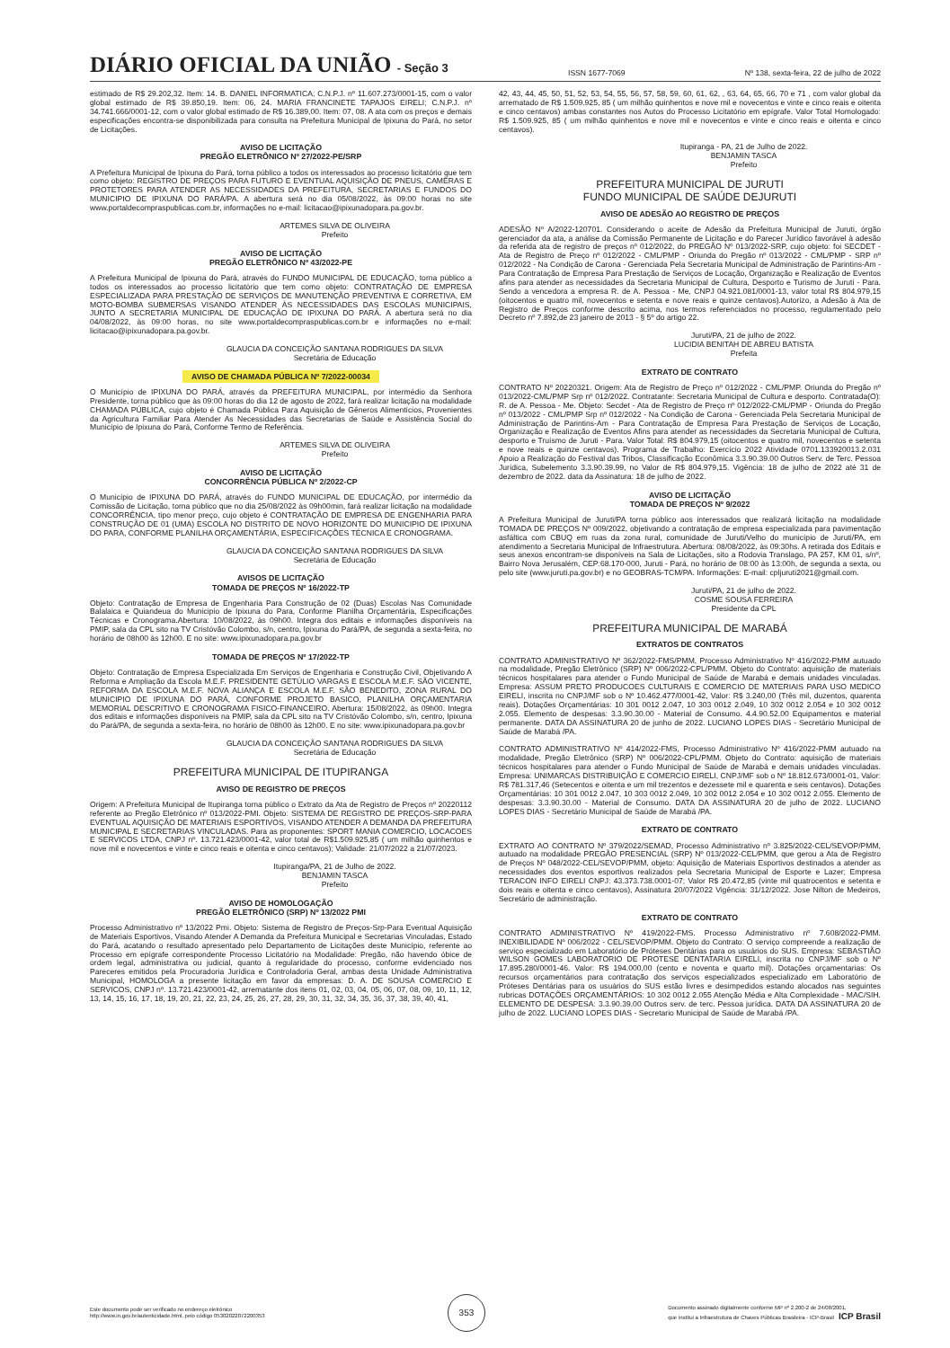DIÁRIO OFICIAL DA UNIÃO - Seção 3
ISSN 1677-7069
Nº 138, sexta-feira, 22 de julho de 2022
estimado de R$ 29.202,32. Item: 14. B. DANIEL INFORMATICA; C.N.P.J. nº 11.607.273/0001-15, com o valor global estimado de R$ 39.850,19. Item: 06, 24. MARIA FRANCINETE TAPAJOS EIRELI; C.N.P.J. nº 34.741.666/0001-12, com o valor global estimado de R$ 16.389,00. Item: 07, 08. A ata com os preços e demais especificações encontra-se disponibilizada para consulta na Prefeitura Municipal de Ipixuna do Pará, no setor de Licitações.
AVISO DE LICITAÇÃO
PREGÃO ELETRÔNICO Nº 27/2022-PE/SRP
A Prefeitura Municipal de Ipixuna do Pará, torna público a todos os interessados ao processo licitatório que tem como objeto: REGISTRO DE PREÇOS PARA FUTURO E EVENTUAL AQUISIÇÃO DE PNEUS, CAMÊRAS E PROTETORES PARA ATENDER AS NECESSIDADES DA PREFEITURA, SECRETARIAS E FUNDOS DO MUNICIPIO DE IPIXUNA DO PARÁ/PA. A abertura será no dia 05/08/2022, às 09:00 horas no site www.portaldecompraspublicas.com.br, informações no e-mail: licitacao@ipixunadopara.pa.gov.br.
ARTEMES SILVA DE OLIVEIRA
Prefeito
AVISO DE LICITAÇÃO
PREGÃO ELETRÔNICO Nº 43/2022-PE
A Prefeitura Municipal de Ipixuna do Pará, através do FUNDO MUNICIPAL DE EDUCAÇÃO, torna público a todos os interessados ao processo licitatório que tem como objeto: CONTRATAÇÃO DE EMPRESA ESPECIALIZADA PARA PRESTAÇÃO DE SERVIÇOS DE MANUTENÇÃO PREVENTIVA E CORRETIVA, EM MOTO-BOMBA SUBMERSAS VISANDO ATENDER ÀS NECESSIDADES DAS ESCOLAS MUNICIPAIS, JUNTO A SECRETARIA MUNICIPAL DE EDUCAÇÃO DE IPIXUNA DO PARÁ. A abertura será no dia 04/08/2022, às 09:00 horas, no site www.portaldecompraspublicas.com.br e informações no e-mail: licitacao@ipixunadopara.pa.gov.br.
GLAUCIA DA CONCEIÇÃO SANTANA RODRIGUES DA SILVA
Secretária de Educação
AVISO DE CHAMADA PÚBLICA Nº 7/2022-00034
O Município de IPIXUNA DO PARÁ, através da PREFEITURA MUNICIPAL, por intermédio da Senhora Presidente, torna público que às 09:00 horas do dia 12 de agosto de 2022, fará realizar licitação na modalidade CHAMADA PÚBLICA, cujo objeto é Chamada Pública Para Aquisição de Gêneros Alimentícios, Provenientes da Agricultura Familiar Para Atender As Necessidades das Secretarias de Saúde e Assistência Social do Município de Ipixuna do Pará, Conforme Termo de Referência.
ARTEMES SILVA DE OLIVEIRA
Prefeito
AVISO DE LICITAÇÃO
CONCORRÊNCIA PÚBLICA Nº 2/2022-CP
O Município de IPIXUNA DO PARÁ, através do FUNDO MUNICIPAL DE EDUCAÇÃO, por intermédio da Comissão de Licitação, torna público que no dia 25/08/2022 às 09h00min, fará realizar licitação na modalidade CONCORRÊNCIA, tipo menor preço, cujo objeto é CONTRATAÇÃO DE EMPRESA DE ENGENHARIA PARA CONSTRUÇÃO DE 01 (UMA) ESCOLA NO DISTRITO DE NOVO HORIZONTE DO MUNICIPIO DE IPIXUNA DO PARA, CONFORME PLANILHA ORÇAMENTÁRIA, ESPECIFICAÇÕES TÉCNICA E CRONOGRAMA.
GLAUCIA DA CONCEIÇÃO SANTANA RODRIGUES DA SILVA
Secretária de Educação
AVISOS DE LICITAÇÃO
TOMADA DE PREÇOS Nº 16/2022-TP
Objeto: Contratação de Empresa de Engenharia Para Construção de 02 (Duas) Escolas Nas Comunidade Balalaica e Quiandeua do Municipio de Ipixuna do Para, Conforme Planilha Orçamentária, Especificações Técnicas e Cronograma.Abertura: 10/08/2022, às 09h00. Integra dos editais e informações disponíveis na PMIP, sala da CPL sito na TV Cristóvão Colombo, s/n, centro, Ipixuna do Pará/PA, de segunda a sexta-feira, no horário de 08h00 às 12h00. E no site: www.ipixunadopara.pa.gov.br
TOMADA DE PREÇOS Nº 17/2022-TP
Objeto: Contratação de Empresa Especializada Em Serviços de Engenharia e Construção Civil, Objetivando A Reforma e Ampliação da Escola M.E.F. PRESIDENTE GETÚLIO VARGAS E ESCOLA M.E.F. SÃO VICENTE, REFORMA DA ESCOLA M.E.F. NOVA ALIANÇA E ESCOLA M.E.F. SÃO BENEDITO, ZONA RURAL DO MUNICIPIO DE IPIXUNA DO PARÁ, CONFORME PROJETO BASICO, PLANILHA ORÇAMENTARIA MEMORIAL DESCRITIVO E CRONOGRAMA FISICO-FINANCEIRO. Abertura: 15/08/2022, às 09h00. Integra dos editais e informações disponíveis na PMIP, sala da CPL sito na TV Cristóvão Colombo, s/n, centro, Ipixuna do Pará/PA, de segunda a sexta-feira, no horário de 08h00 às 12h00. E no site: www.ipixunadopara.pa.gov.br
GLAUCIA DA CONCEIÇÃO SANTANA RODRIGUES DA SILVA
Secretária de Educação
PREFEITURA MUNICIPAL DE ITUPIRANGA
AVISO DE REGISTRO DE PREÇOS
Origem: A Prefeitura Municipal de Itupiranga torna público o Extrato da Ata de Registro de Preços nº 20220112 referente ao Pregão Eletrônico nº 013/2022-PMI. Objeto: SISTEMA DE REGISTRO DE PREÇOS-SRP-PARA EVENTUAL AQUISIÇÃO DE MATERIAIS ESPORTIVOS, VISANDO ATENDER A DEMANDA DA PREFEITURA MUNICIPAL E SECRETARIAS VINCULADAS. Para as proponentes: SPORT MANIA COMERCIO, LOCACOES E SERVICOS LTDA, CNPJ nº. 13.721.423/0001-42, valor total de R$1.509.925,85 ( um milhão quinhentos e nove mil e novecentos e vinte e cinco reais e oitenta e cinco centavos); Validade: 21/07/2022 a 21/07/2023.
Itupiranga/PA, 21 de Julho de 2022.
BENJAMIN TASCA
Prefeito
AVISO DE HOMOLOGAÇÃO
PREGÃO ELETRÔNICO (SRP) Nº 13/2022 PMI
Processo Administrativo nº 13/2022 Pmi. Objeto: Sistema de Registro de Preços-Srp-Para Eventual Aquisição de Materiais Esportivos, Visando Atender A Demanda da Prefeitura Municipal e Secretarias Vinculadas, Estado do Pará, acatando o resultado apresentado pelo Departamento de Licitações deste Município, referente ao Processo em epígrafe correspondente Processo Licitatório na Modalidade: Pregão, não havendo óbice de ordem legal, administrativa ou judicial, quanto à regularidade do processo, conforme evidenciado nos Pareceres emitidos pela Procuradoria Jurídica e Controladoria Geral, ambas desta Unidade Administrativa Municipal, HOMOLOGA a presente licitação em favor da empresas: D. A. DE SOUSA COMERCIO E SERVICOS, CNPJ nº. 13.721.423/0001-42, arrematante dos itens 01, 02, 03, 04, 05, 06, 07, 08, 09, 10, 11, 12, 13, 14, 15, 16, 17, 18, 19, 20, 21, 22, 23, 24, 25, 26, 27, 28, 29, 30, 31, 32, 34, 35, 36, 37, 38, 39, 40, 41,
42, 43, 44, 45, 50, 51, 52, 53, 54, 55, 56, 57, 58, 59, 60, 61, 62, , 63, 64, 65, 66, 70 e 71 , com valor global da arrematado de R$ 1.509.925, 85 ( um milhão quinhentos e nove mil e novecentos e vinte e cinco reais e oitenta e cinco centavos) ambas constantes nos Autos do Processo Licitatório em epígrafe. Valor Total Homologado: R$ 1.509.925, 85 ( um milhão quinhentos e nove mil e novecentos e vinte e cinco reais e oitenta e cinco centavos).
Itupiranga - PA, 21 de Julho de 2022.
BENJAMIN TASCA
Prefeito
PREFEITURA MUNICIPAL DE JURUTI
FUNDO MUNICIPAL DE SAÚDE DEJURUTI
AVISO DE ADESÃO AO REGISTRO DE PREÇOS
ADESÃO Nº A/2022-120701. Considerando o aceite de Adesão da Prefeitura Municipal de Juruti, órgão gerenciador da ata, a análise da Comissão Permanente de Licitação e do Parecer Jurídico favorável à adesão da referida ata de registro de preços nº 012/2022, do PREGÃO Nº 013/2022-SRP, cujo objeto: foi SECDET - Ata de Registro de Preço nº 012/2022 - CML/PMP - Oriunda do Pregão nº 013/2022 - CML/PMP - SRP nº 012/2022 - Na Condição de Carona - Gerenciada Pela Secretaria Municipal de Administração de Parintins-Am - Para Contratação de Empresa Para Prestação de Serviços de Locação, Organização e Realização de Eventos afins para atender as necessidades da Secretaria Municipal de Cultura, Desporto e Turismo de Juruti - Para. Sendo a vencedora a empresa R. de A. Pessoa - Me, CNPJ 04.921.081/0001-13, valor total R$ 804.979,15 (oitocentos e quatro mil, novecentos e setenta e nove reais e quinze centavos).Autorizo, a Adesão à Ata de Registro de Preços conforme descrito acima, nos termos referenciados no processo, regulamentado pelo Decreto nº 7.892,de 23 janeiro de 2013 - § 5º do artigo 22.
Juruti/PA, 21 de julho de 2022.
LUCIDIA BENITAH DE ABREU BATISTA
Prefeita
EXTRATO DE CONTRATO
CONTRATO Nº 20220321. Origem: Ata de Registro de Preço nº 012/2022 - CML/PMP. Oriunda do Pregão nº 013/2022-CML/PMP Srp nº 012/2022. Contratante: Secretaria Municipal de Cultura e desporto. Contratada(O): R. de A. Pessoa - Me. Objeto: Secdet - Ata de Registro de Preço nº 012/2022-CML/PMP - Oriunda do Pregão nº 013/2022 - CML/PMP Srp nº 012/2022 - Na Condição de Carona - Gerenciada Pela Secretaria Municipal de Administração de Parintins-Am - Para Contratação de Empresa Para Prestação de Serviços de Locação, Organização e Realização de Eventos Afins para atender as necessidades da Secretaria Municipal de Cultura, desporto e Truísmo de Juruti - Para. Valor Total: R$ 804.979,15 (oitocentos e quatro mil, novecentos e setenta e nove reais e quinze centavos). Programa de Trabalho: Exercício 2022 Atividade 0701.133920013.2.031 Apoio a Realização do Festival das Tribos, Classificação Econômica 3.3.90.39.00 Outros Serv. de Terc. Pessoa Jurídica, Subelemento 3.3.90.39.99, no Valor de R$ 804.979,15. Vigência: 18 de julho de 2022 até 31 de dezembro de 2022. data da Assinatura: 18 de julho de 2022.
AVISO DE LICITAÇÃO
TOMADA DE PREÇOS Nº 9/2022
A Prefeitura Municipal de Juruti/PA torna público aos interessados que realizará licitação na modalidade TOMADA DE PREÇOS Nº 009/2022, objetivando a contratação de empresa especializada para pavimentação asfáltica com CBUQ em ruas da zona rural, comunidade de Juruti/Velho do município de Juruti/PA, em atendimento a Secretaria Municipal de Infraestrutura. Abertura: 08/08/2022, às 09:30hs. A retirada dos Editais e seus anexos encontram-se disponíveis na Sala de Licitações, sito a Rodovia Translago, PA 257, KM 01, s/nº, Bairro Nova Jerusalém, CEP:68.170-000, Juruti - Pará, no horário de 08:00 às 13:00h, de segunda a sexta, ou pelo site (www.juruti.pa.gov.br) e no GEOBRAS-TCM/PA. Informações: E-mail: cpljuruti2021@gmail.com.
Juruti/PA, 21 de julho de 2022.
COSME SOUSA FERREIRA
Presidente da CPL
PREFEITURA MUNICIPAL DE MARABÁ
EXTRATOS DE CONTRATOS
CONTRATO ADMINISTRATIVO Nº 362/2022-FMS/PMM, Processo Administrativo Nº 416/2022-PMM autuado na modalidade, Pregão Eletrônico (SRP) Nº 006/2022-CPL/PMM. Objeto do Contrato: aquisição de materiais técnicos hospitalares para atender o Fundo Municipal de Saúde de Marabá e demais unidades vinculadas. Empresa: ASSUM PRETO PRODUCOES CULTURAIS E COMERCIO DE MATERIAIS PARA USO MEDICO EIRELI, inscrita no CNPJ/MF sob o Nº 10.462.477/0001-42, Valor: R$ 3.240,00 (Três mil, duzentos, quarenta reais). Dotações Orçamentárias: 10 301 0012 2.047, 10 303 0012 2.049, 10 302 0012 2.054 e 10 302 0012 2.055. Elemento de despesas: 3.3.90.30.00 - Material de Consumo. 4.4.90.52.00 Equipamentos e material permanente. DATA DA ASSINATURA 20 de junho de 2022. LUCIANO LOPES DIAS - Secretário Municipal de Saúde de Marabá /PA.
CONTRATO ADMINISTRATIVO Nº 414/2022-FMS, Processo Administrativo Nº 416/2022-PMM autuado na modalidade, Pregão Eletrônico (SRP) Nº 006/2022-CPL/PMM. Objeto do Contrato: aquisição de materiais técnicos hospitalares para atender o Fundo Municipal de Saúde de Marabá e demais unidades vinculadas. Empresa: UNIMARCAS DISTRIBUIÇÃO E COMERCIO EIRELI, CNPJ/MF sob o Nº 18.812.673/0001-01, Valor: R$ 781.317,46 (Setecentos e oitenta e um mil trezentos e dezessete mil e quarenta e seis centavos). Dotações Orçamentárias: 10 301 0012 2.047, 10 303 0012 2.049, 10 302 0012 2.054 e 10 302 0012 2.055. Elemento de despesas: 3.3.90.30.00 - Material de Consumo. DATA DA ASSINATURA 20 de julho de 2022. LUCIANO LOPES DIAS - Secretário Municipal de Saúde de Marabá /PA.
EXTRATO DE CONTRATO
EXTRATO AO CONTRATO Nº 379/2022/SEMAD, Processo Administrativo nº 3.825/2022-CEL/SEVOP/PMM, autuado na modalidade PREGÃO PRESENCIAL (SRP) Nº 013/2022-CEL/PMM, que gerou a Ata de Registro de Preços Nº 048/2022-CEL/SEVOP/PMM, objeto: Aquisição de Materiais Esportivos destinados a atender as necessidades dos eventos esportivos realizados pela Secretaria Municipal de Esporte e Lazer; Empresa TERACON INFO EIRELI CNPJ: 43.373.738.0001-07; Valor R$ 20.472,85 (vinte mil quatrocentos e setenta e dois reais e oitenta e cinco centavos), Assinatura 20/07/2022 Vigência: 31/12/2022. Jose Nilton de Medeiros, Secretário de administração.
EXTRATO DE CONTRATO
CONTRATO ADMINISTRATIVO Nº 419/2022-FMS. Processo Administrativo nº 7.608/2022-PMM. INEXIBILIDADE Nº 006/2022 - CEL/SEVOP/PMM. Objeto do Contrato: O serviço compreende a realização de serviço especializado em Laboratório de Próteses Dentárias para os usuários do SUS. Empresa: SEBASTIÃO WILSON GOMES LABORATORIO DE PROTESE DENTATARIA EIRELI, inscrita no CNPJ/MF sob o Nº 17.895.280/0001-46. Valor: R$ 194.000,00 (cento e noventa e quarto mil). Dotações orçamentarias: Os recursos orçamentários para contratação dos serviços especializados especializado em Laboratório de Próteses Dentárias para os usuários do SUS estão livres e desimpedidos estando alocados nas seguintes rubricas DOTAÇÕES ORÇAMENTÁRIOS: 10 302 0012 2.055 Atenção Média e Alta Complexidade - MAC/SIH. ELEMENTO DE DESPESA: 3.3.90.39.00 Outros serv. de terc. Pessoa jurídica. DATA DA ASSINATURA 20 de julho de 2022. LUCIANO LOPES DIAS - Secretario Municipal de Saúde de Marabá /PA.
Este documento pode ser verificado no endereço eletrônico
http://www.in.gov.br/autenticidade.html, pelo código 05302022072200353
353
Documento assinado digitalmente conforme MP nº 2.200-2 de 24/08/2001,
que institui a Infraestrutura de Chaves Públicas Brasileira - ICP-Brasil ICP Brasil